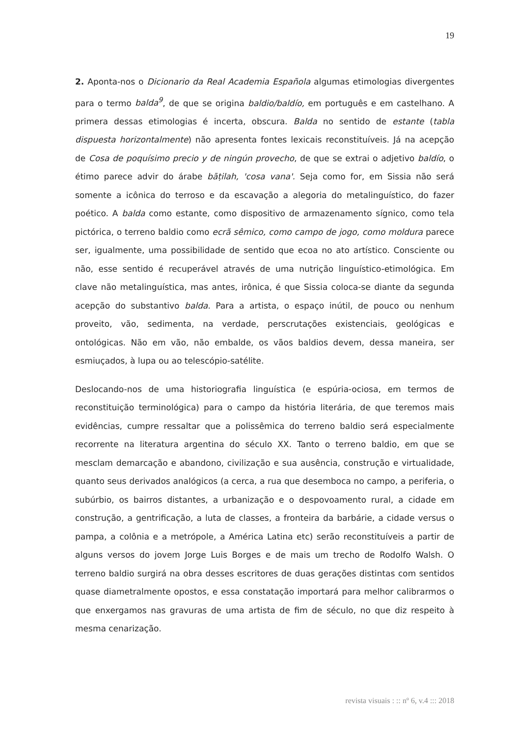19
2. Aponta-nos o Dicionario da Real Academia Española algumas etimologias divergentes para o termo balda<sup>9</sup>, de que se origina baldio/baldío, em português e em castelhano. A primera dessas etimologias é incerta, obscura. Balda no sentido de estante (tabla dispuesta horizontalmente) não apresenta fontes lexicais reconstituíveis. Já na acepção de Cosa de poquísimo precio y de ningún provecho, de que se extrai o adjetivo baldío, o étimo parece advir do árabe bāṭilah, 'cosa vana'. Seja como for, em Sissia não será somente a icônica do terroso e da escavação a alegoria do metalinguístico, do fazer poético. A balda como estante, como dispositivo de armazenamento sígnico, como tela pictórica, o terreno baldio como ecrã sêmico, como campo de jogo, como moldura parece ser, igualmente, uma possibilidade de sentido que ecoa no ato artístico. Consciente ou não, esse sentido é recuperável através de uma nutrição linguístico-etimológica. Em clave não metalinguística, mas antes, irônica, é que Sissia coloca-se diante da segunda acepção do substantivo balda. Para a artista, o espaço inútil, de pouco ou nenhum proveito, vão, sedimenta, na verdade, perscrutações existenciais, geológicas e ontológicas. Não em vão, não embalde, os vãos baldios devem, dessa maneira, ser esmiuçados, à lupa ou ao telescópio-satélite.
Deslocando-nos de uma historiografia linguística (e espúria-ociosa, em termos de reconstituição terminológica) para o campo da história literária, de que teremos mais evidências, cumpre ressaltar que a polissêmica do terreno baldio será especialmente recorrente na literatura argentina do século XX. Tanto o terreno baldio, em que se mesclam demarcação e abandono, civilização e sua ausência, construção e virtualidade, quanto seus derivados analógicos (a cerca, a rua que desemboca no campo, a periferia, o subúrbio, os bairros distantes, a urbanização e o despovoamento rural, a cidade em construção, a gentrificação, a luta de classes, a fronteira da barbárie, a cidade versus o pampa, a colônia e a metrópole, a América Latina etc) serão reconstituíveis a partir de alguns versos do jovem Jorge Luis Borges e de mais um trecho de Rodolfo Walsh. O terreno baldio surgirá na obra desses escritores de duas gerações distintas com sentidos quase diametralmente opostos, e essa constatação importará para melhor calibrarmos o que enxergamos nas gravuras de uma artista de fim de século, no que diz respeito à mesma cenarização.
revista visuais : :: nº 6, v.4 ::: 2018